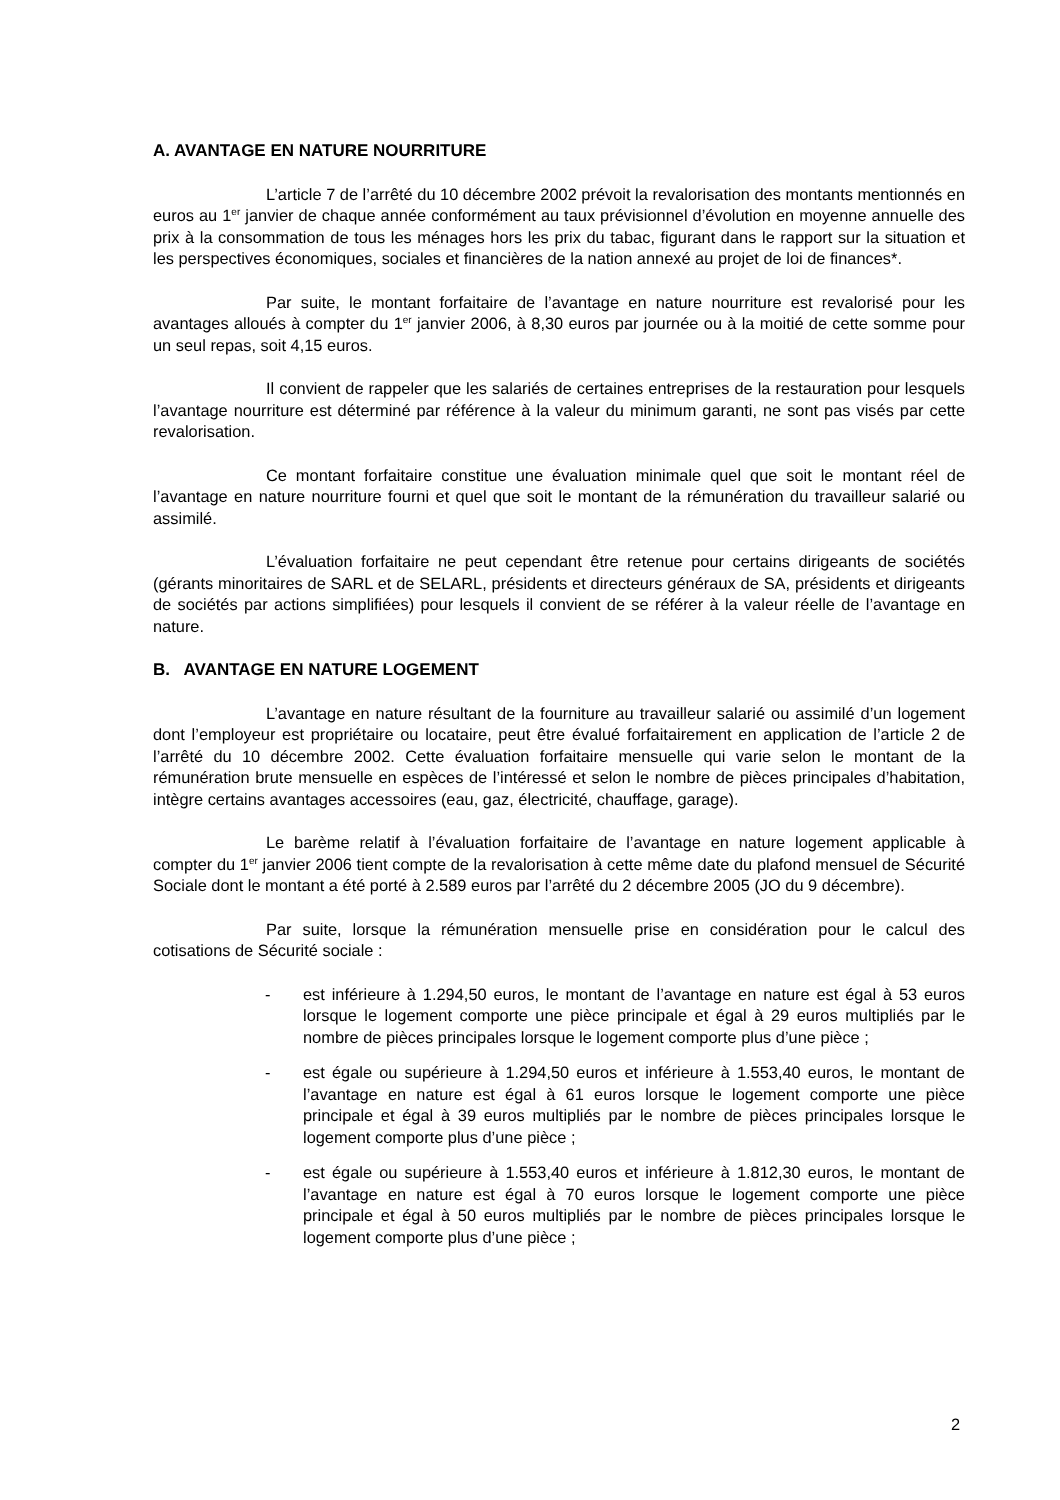A. AVANTAGE EN NATURE NOURRITURE
L’article 7 de l’arrêté du 10 décembre 2002 prévoit la revalorisation des montants mentionnés en euros au 1<sup>er</sup> janvier de chaque année conformément au taux prévisionnel d’évolution en moyenne annuelle des prix à la consommation de tous les ménages hors les prix du tabac, figurant dans le rapport sur la situation et les perspectives économiques, sociales et financières de la nation annexé au projet de loi de finances*.
Par suite, le montant forfaitaire de l’avantage en nature nourriture est revalorisé pour les avantages alloués à compter du 1<sup>er</sup> janvier 2006, à 8,30 euros par journée ou à la moitié de cette somme pour un seul repas, soit 4,15 euros.
Il convient de rappeler que les salariés de certaines entreprises de la restauration pour lesquels l’avantage nourriture est déterminé par référence à la valeur du minimum garanti, ne sont pas visés par cette revalorisation.
Ce montant forfaitaire constitue une évaluation minimale quel que soit le montant réel de l’avantage en nature nourriture fourni et quel que soit le montant de la rémunération du travailleur salarié ou assimilé.
L’évaluation forfaitaire ne peut cependant être retenue pour certains dirigeants de sociétés (gérants minoritaires de SARL et de SELARL, présidents et directeurs généraux de SA, présidents et dirigeants de sociétés par actions simplifiées) pour lesquels il convient de se référer à la valeur réelle de l’avantage en nature.
B. AVANTAGE EN NATURE LOGEMENT
L’avantage en nature résultant de la fourniture au travailleur salarié ou assimilé d’un logement dont l’employeur est propriétaire ou locataire, peut être évalué forfaitairement en application de l’article 2 de l’arrêté du 10 décembre 2002. Cette évaluation forfaitaire mensuelle qui varie selon le montant de la rémunération brute mensuelle en espèces de l’intéressé et selon le nombre de pièces principales d’habitation, intègre certains avantages accessoires (eau, gaz, électricité, chauffage, garage).
Le barème relatif à l’évaluation forfaitaire de l’avantage en nature logement applicable à compter du 1<sup>er</sup> janvier 2006 tient compte de la revalorisation à cette même date du plafond mensuel de Sécurité Sociale dont le montant a été porté à 2.589 euros par l’arrêté du 2 décembre 2005 (JO du 9 décembre).
Par suite, lorsque la rémunération mensuelle prise en considération pour le calcul des cotisations de Sécurité sociale :
- est inférieure à 1.294,50 euros, le montant de l’avantage en nature est égal à 53 euros lorsque le logement comporte une pièce principale et égal à 29 euros multipliés par le nombre de pièces principales lorsque le logement comporte plus d’une pièce ;
- est égale ou supérieure à 1.294,50 euros et inférieure à 1.553,40 euros, le montant de l’avantage en nature est égal à 61 euros lorsque le logement comporte une pièce principale et égal à 39 euros multipliés par le nombre de pièces principales lorsque le logement comporte plus d’une pièce ;
- est égale ou supérieure à 1.553,40 euros et inférieure à 1.812,30 euros, le montant de l’avantage en nature est égal à 70 euros lorsque le logement comporte une pièce principale et égal à 50 euros multipliés par le nombre de pièces principales lorsque le logement comporte plus d’une pièce ;
2